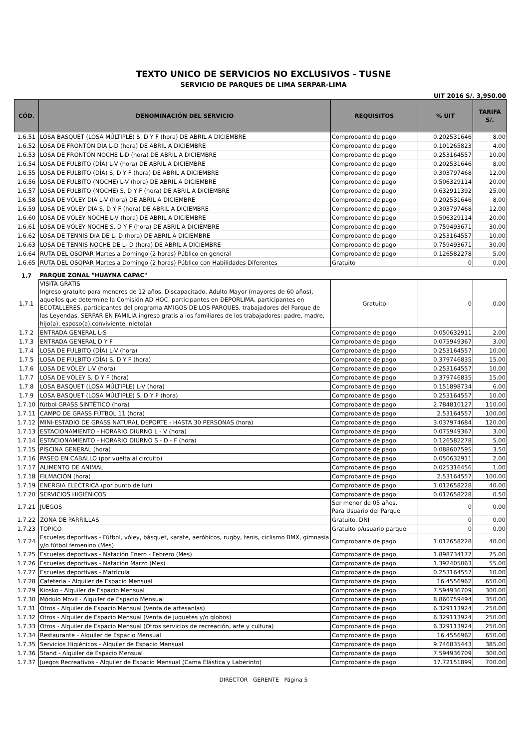TEXTO UNICO DE SERVICIOS NO EXCLUSIVOS - TUSNE
SERVICIO DE PARQUES DE LIMA SERPAR-LIMA
UIT 2016 S/. 3,950.00
| CÓD. | DENOMINACIÓN DEL SERVICIO | REQUISITOS | % UIT | TARIFA S/. |
| --- | --- | --- | --- | --- |
| 1.6.51 | LOSA BASQUET (LOSA MÚLTIPLE) S, D Y F (hora) DE ABRIL A DICIEMBRE | Comprobante de pago | 0.202531646 | 8.00 |
| 1.6.52 | LOSA DE FRONTÓN DIA L-D (hora) DE ABRIL A DICIEMBRE | Comprobante de pago | 0.101265823 | 4.00 |
| 1.6.53 | LOSA DE FRONTÓN NOCHE L-D (hora) DE ABRIL A DICIEMBRE | Comprobante de pago | 0.253164557 | 10.00 |
| 1.6.54 | LOSA DE FULBITO (DÍA) L-V (hora) DE ABRIL A DICIEMBRE | Comprobante de pago | 0.202531646 | 8.00 |
| 1.6.55 | LOSA DE FULBITO (DÍA) S, D Y F (hora) DE ABRIL A DICIEMBRE | Comprobante de pago | 0.303797468 | 12.00 |
| 1.6.56 | LOSA DE FULBITO (NOCHE) L-V (hora) DE ABRIL A DICIEMBRE | Comprobante de pago | 0.506329114 | 20.00 |
| 1.6.57 | LOSA DE FULBITO (NOCHE) S, D Y F (hora) DE ABRIL A DICIEMBRE | Comprobante de pago | 0.632911392 | 25.00 |
| 1.6.58 | LOSA DE VÓLEY DIA L-V (hora) DE ABRIL A DICIEMBRE | Comprobante de pago | 0.202531646 | 8.00 |
| 1.6.59 | LOSA DE VÓLEY DIA S, D Y F (hora) DE ABRIL A DICIEMBRE | Comprobante de pago | 0.303797468 | 12.00 |
| 1.6.60 | LOSA DE VÓLEY NOCHE L-V (hora) DE ABRIL A DICIEMBRE | Comprobante de pago | 0.506329114 | 20.00 |
| 1.6.61 | LOSA DE VÓLEY NOCHE S, D Y F (hora) DE ABRIL A DICIEMBRE | Comprobante de pago | 0.759493671 | 30.00 |
| 1.6.62 | LOSA DE TENNIS DIA DE L- D (hora) DE ABRIL A DICIEMBRE | Comprobante de pago | 0.253164557 | 10.00 |
| 1.6.63 | LOSA DE TENNIS NOCHE DE L- D (hora) DE ABRIL A DICIEMBRE | Comprobante de pago | 0.759493671 | 30.00 |
| 1.6.64 | RUTA DEL OSOPAR Martes a Domingo (2 horas) Público en general | Comprobante de pago | 0.126582278 | 5.00 |
| 1.6.65 | RUTA DEL OSOPAR Martes a Domingo (2 horas) Público con Habilidades Diferentes | Gratuito | 0 | 0.00 |
| 1.7 | PARQUE ZONAL "HUAYNA CAPAC" | | | |
| 1.7.1 | VISITA GRATIS Ingreso gratuito para menores de 12 años, Discapacitado, Adulto Mayor (mayores de 60 años), aquellos que determine la Comisión AD HOC, participantes en DEPORLIMA, participantes en ECOTALLERES, participantes del programa AMIGOS DE LOS PARQUES, trabajadores del Parque de las Leyendas, SERPAR EN FAMILIA ingreso gratis a los familiares de los trabajadores: padre, madre, hijo(a), esposo(a),conviviente, nieto(a) | Gratuito | 0 | 0.00 |
| 1.7.2 | ENTRADA GENERAL L-S | Comprobante de pago | 0.050632911 | 2.00 |
| 1.7.3 | ENTRADA GENERAL D Y F | Comprobante de pago | 0.075949367 | 3.00 |
| 1.7.4 | LOSA DE FULBITO (DÍA) L-V (hora) | Comprobante de pago | 0.253164557 | 10.00 |
| 1.7.5 | LOSA DE FULBITO (DÍA) S, D Y F (hora) | Comprobante de pago | 0.379746835 | 15.00 |
| 1.7.6 | LOSA DE VÓLEY L-V (hora) | Comprobante de pago | 0.253164557 | 10.00 |
| 1.7.7 | LOSA DE VÓLEY S, D Y F (hora) | Comprobante de pago | 0.379746835 | 15.00 |
| 1.7.8 | LOSA BASQUET (LOSA MÚLTIPLE) L-V (hora) | Comprobante de pago | 0.151898734 | 6.00 |
| 1.7.9 | LOSA BASQUET (LOSA MÚLTIPLE) S, D Y F (hora) | Comprobante de pago | 0.253164557 | 10.00 |
| 1.7.10 | fútbol GRASS SINTÉTICO (hora) | Comprobante de pago | 2.784810127 | 110.00 |
| 1.7.11 | CAMPO DE GRASS FÚTBOL 11 (hora) | Comprobante de pago | 2.53164557 | 100.00 |
| 1.7.12 | MINI-ESTADIO DE GRASS NATURAL DEPORTE - HASTA 30 PERSONAS (hora) | Comprobante de pago | 3.037974684 | 120.00 |
| 1.7.13 | ESTACIONAMIENTO - HORARIO DIURNO L - V (hora) | Comprobante de pago | 0.075949367 | 3.00 |
| 1.7.14 | ESTACIONAMIENTO - HORARIO DIURNO S - D - F (hora) | Comprobante de pago | 0.126582278 | 5.00 |
| 1.7.15 | PISCINA GENERAL (hora) | Comprobante de pago | 0.088607595 | 3.50 |
| 1.7.16 | PASEO EN CABALLO (por vuelta al circuito) | Comprobante de pago | 0.050632911 | 2.00 |
| 1.7.17 | ALIMENTO DE ANIMAL | Comprobante de pago | 0.025316456 | 1.00 |
| 1.7.18 | FILMACIÓN (hora) | Comprobante de pago | 2.53164557 | 100.00 |
| 1.7.19 | ENERGIA ELECTRICA (por punto de luz) | Comprobante de pago | 1.012658228 | 40.00 |
| 1.7.20 | SERVICIOS HIGIÉNICOS | Comprobante de pago | 0.012658228 | 0.50 |
| 1.7.21 | JUEGOS | Ser menor de 05 años. Para Usuario del Parque | 0 | 0.00 |
| 1.7.22 | ZONA DE PARRILLAS | Gratuito. DNI | 0 | 0.00 |
| 1.7.23 | TOPICO | Gratuito p/usuario parque | 0 | 0.00 |
| 1.7.24 | Escuelas deportivas - Fútbol, vóley, básquet, karate, aeróbicos, rugby, tenis, ciclismo BMX, gimnasia y/o fútbol femenino (Mes) | Comprobante de pago | 1.012658228 | 40.00 |
| 1.7.25 | Escuelas deportivas - Natación Enero - Febrero (Mes) | Comprobante de pago | 1.898734177 | 75.00 |
| 1.7.26 | Escuelas deportivas - Natación Marzo (Mes) | Comprobante de pago | 1.392405063 | 55.00 |
| 1.7.27 | Escuelas deportivas - Matrícula | Comprobante de pago | 0.253164557 | 10.00 |
| 1.7.28 | Cafeteria - Alquiler de Espacio Mensual | Comprobante de pago | 16.4556962 | 650.00 |
| 1.7.29 | Kiosko - Alquiler de Espacio Mensual | Comprobante de pago | 7.594936709 | 300.00 |
| 1.7.30 | Módulo Movil - Alquiler de Espacio Mensual | Comprobante de pago | 8.860759494 | 350.00 |
| 1.7.31 | Otros - Alquiler de Espacio Mensual (Venta de artesanías) | Comprobante de pago | 6.329113924 | 250.00 |
| 1.7.32 | Otros - Alquiler de Espacio Mensual (Venta de juguetes y/o globos) | Comprobante de pago | 6.329113924 | 250.00 |
| 1.7.33 | Otros - Alquiler de Espacio Mensual (Otros servicios de recreación, arte y cultura) | Comprobante de pago | 6.329113924 | 250.00 |
| 1.7.34 | Restaurante - Alquiler de Espacio Mensual | Comprobante de pago | 16.4556962 | 650.00 |
| 1.7.35 | Servicios Higiénicos - Alquiler de Espacio Mensual | Comprobante de pago | 9.746835443 | 385.00 |
| 1.7.36 | Stand - Alquiler de Espacio Mensual | Comprobante de pago | 7.594936709 | 300.00 |
| 1.7.37 | Juegos Recreativos - Alquiler de Espacio Mensual (Cama Elástica y Laberinto) | Comprobante de pago | 17.72151899 | 700.00 |
DIRECTOR GERENTE Página 5